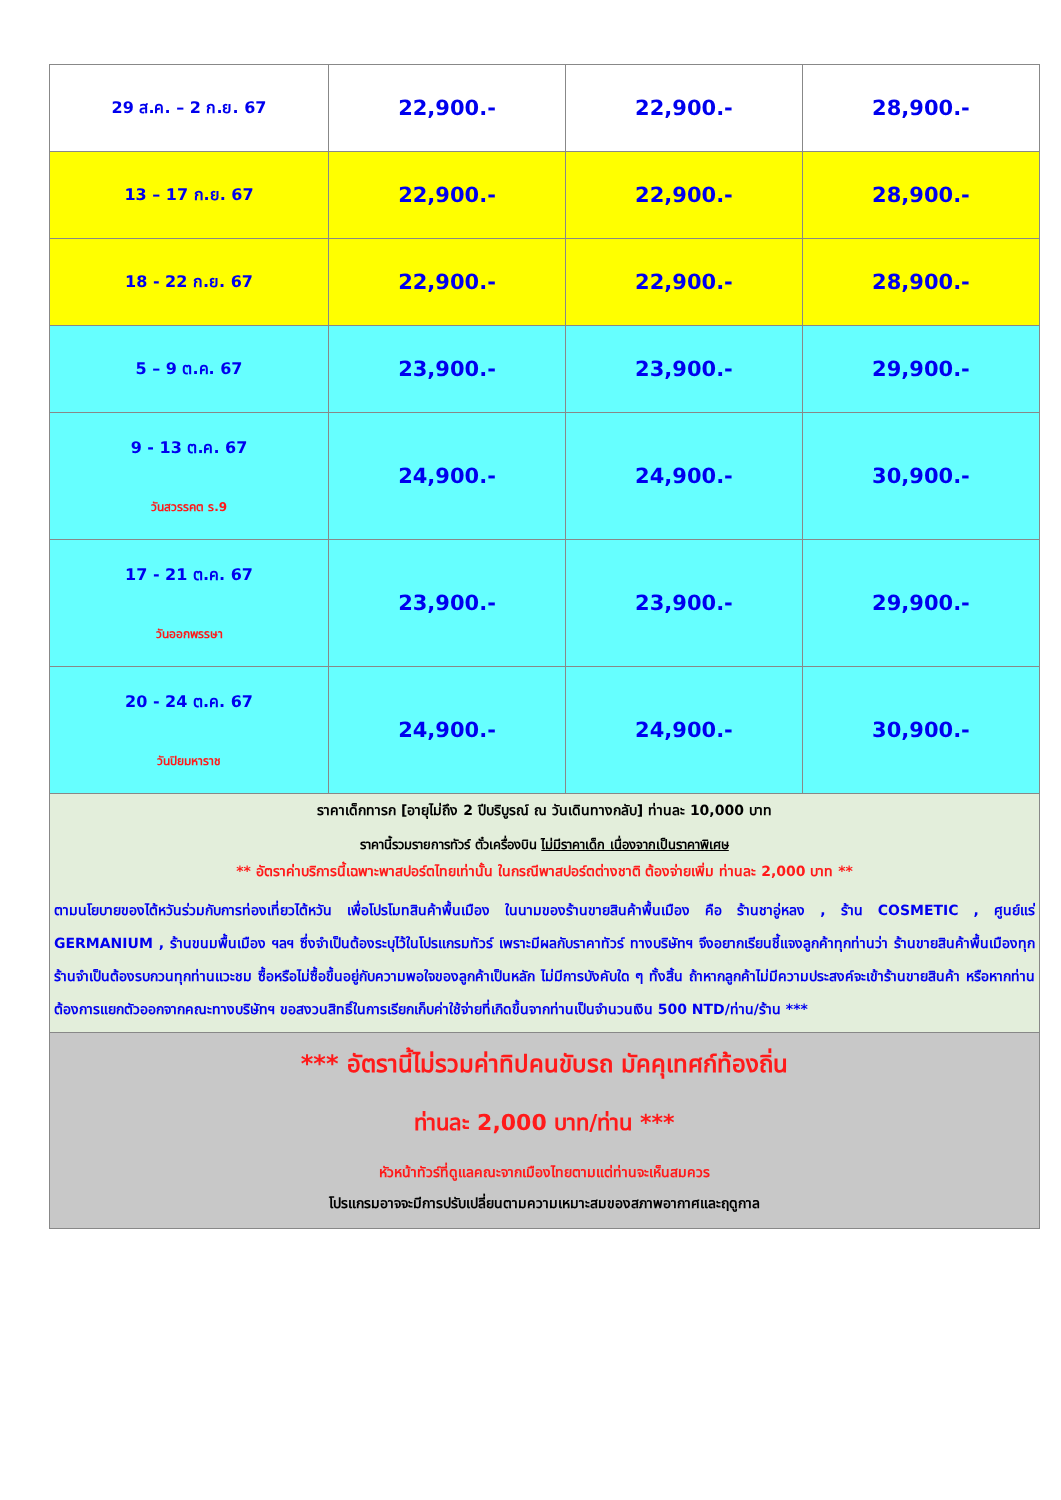| 29 ส.ค. – 2 ก.ย. 67 | 22,900.- | 22,900.- | 28,900.- |
| 13 – 17 ก.ย. 67 | 22,900.- | 22,900.- | 28,900.- |
| 18 - 22 ก.ย. 67 | 22,900.- | 22,900.- | 28,900.- |
| 5 – 9 ต.ค. 67 | 23,900.- | 23,900.- | 29,900.- |
| 9 - 13 ต.ค. 67 วันสวรรคต ร.9 | 24,900.- | 24,900.- | 30,900.- |
| 17 - 21 ต.ค. 67 วันออกพรรษา | 23,900.- | 23,900.- | 29,900.- |
| 20 - 24 ต.ค. 67 วันปิยมหาราช | 24,900.- | 24,900.- | 30,900.- |
| ราคาเด็กทารก [อายุไม่ถึง 2 ปีบริบูรณ์ ณ วันเดินทางกลับ] ท่านละ 10,000 บาท ราคานี้รวมรายการทัวร์ ตั๋วเครื่องบิน ไม่มีราคาเด็ก เนื่องจากเป็นราคาพิเศษ ** อัตราค่าบริการนี้เฉพาะพาสปอร์ตไทยเท่านั้น ในกรณีพาสปอร์ตต่างชาติ ต้องจ่ายเพิ่ม ท่านละ 2,000 บาท ** ตามนโยบายของไต้หวันร่วมกับการท่องเที่ยวไต้หวัน เพื่อโปรโมทสินค้าพื้นเมือง ในนามของร้านขายสินค้าพื้นเมือง คือ ร้านชาอู่หลง , ร้าน COSMETIC , ศูนย์แร่ GERMANIUM , ร้านขนมพื้นเมือง ฯลฯ ซึ่งจำเป็นต้องระบุไว้ในโปรแกรมทัวร์ เพราะมีผลกับราคาทัวร์ ทางบริษัทฯ จึงอยากเรียนชี้แจงลูกค้าทุกท่านว่า ร้านขายสินค้าพื้นเมืองทุกร้านจำเป็นต้องรบกวนทุกท่านแวะชม ซื้อหรือไม่ซื้อขึ้นอยู่กับความพอใจของลูกค้าเป็นหลัก ไม่มีการบังคับใด ๆ ทั้งสิ้น ถ้าหากลูกค้าไม่มีความประสงค์จะเข้าร้านขายสินค้า หรือหากท่านต้องการแยกตัวออกจากคณะทางบริษัทฯ ขอสงวนสิทธิ์ในการเรียกเก็บค่าใช้จ่ายที่เกิดขึ้นจากท่านเป็นจำนวนเงิน 500 NTD/ท่าน/ร้าน *** | | | |
| *** อัตรานี้ไม่รวมค่าทิปคนขับรถ มัคคุเทศก์ท้องถิ่น ท่านละ 2,000 บาท/ท่าน *** หัวหน้าทัวร์ที่ดูแลคณะจากเมืองไทยตามแต่ท่านจะเห็นสมควร โปรแกรมอาจจะมีการปรับเปลี่ยนตามความเหมาะสมของสภาพอากาศและฤดูกาล | | | |